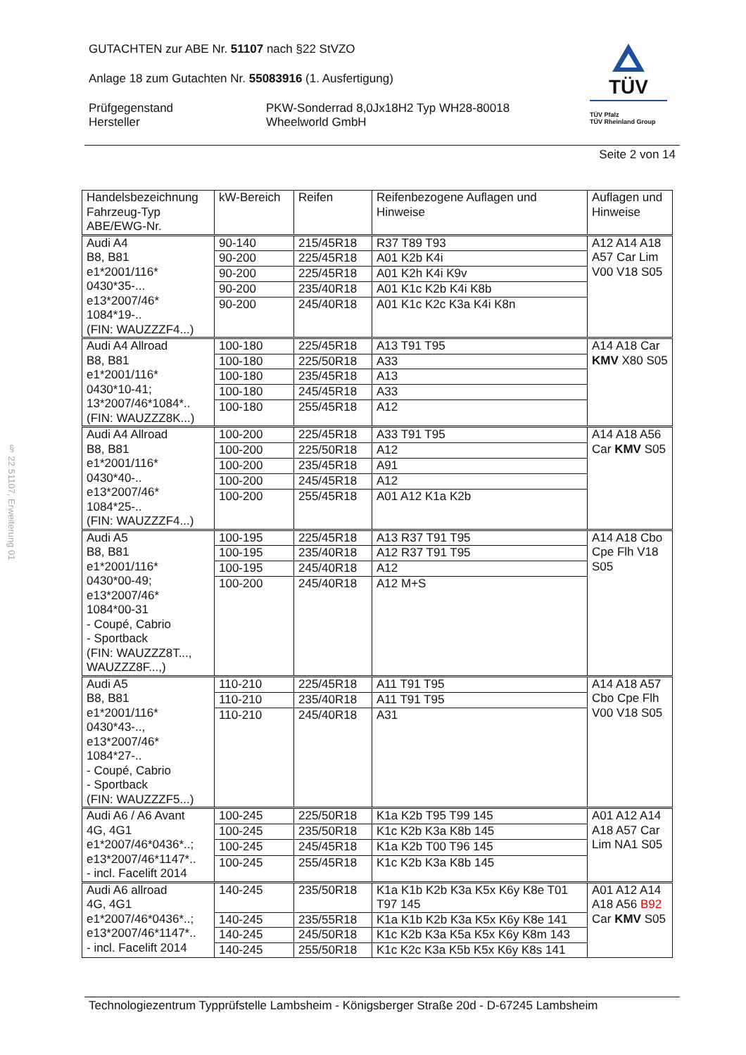§ 22 51107, Erweiterung 01
GUTACHTEN zur ABE Nr. 51107 nach §22 StVZO
Anlage 18 zum Gutachten Nr. 55083916 (1. Ausfertigung)
Prüfgegenstand
Hersteller
PKW-Sonderrad 8,0Jx18H2 Typ WH28-80018
Wheelworld GmbH
TÜV
TÜV Pfalz
TÜV Rheinland Group
Seite 2 von 14
| Handelsbezeichnung Fahrzeug-Typ ABE/EWG-Nr. | kW-Bereich | Reifen | Reifenbezogene Auflagen und Hinweise | Auflagen und Hinweise |
| --- | --- | --- | --- | --- |
| Audi A4 B8, B81 e1*2001/116* 0430*35-... e13*2007/46* 1084*19-.. (FIN: WAUZZZF4...) | 90-140 | 215/45R18 | R37 T89 T93 | A12 A14 A18 A57 Car Lim V00 V18 S05 |
| | 90-200 | 225/45R18 | A01 K2b K4i | |
| | 90-200 | 225/45R18 | A01 K2h K4i K9v | |
| | 90-200 | 235/40R18 | A01 K1c K2b K4i K8b | |
| | 90-200 | 245/40R18 | A01 K1c K2c K3a K4i K8n | |
| Audi A4 Allroad B8, B81 e1*2001/116* 0430*10-41; 13*2007/46*1084*.. (FIN: WAUZZZ8K...) | 100-180 | 225/45R18 | A13 T91 T95 | A14 A18 Car KMV X80 S05 |
| | 100-180 | 225/50R18 | A33 | |
| | 100-180 | 235/45R18 | A13 | |
| | 100-180 | 245/45R18 | A33 | |
| | 100-180 | 255/45R18 | A12 | |
| Audi A4 Allroad B8, B81 e1*2001/116* 0430*40-.. e13*2007/46* 1084*25-.. (FIN: WAUZZZF4...) | 100-200 | 225/45R18 | A33 T91 T95 | A14 A18 A56 Car KMV S05 |
| | 100-200 | 225/50R18 | A12 | |
| | 100-200 | 235/45R18 | A91 | |
| | 100-200 | 245/45R18 | A12 | |
| | 100-200 | 255/45R18 | A01 A12 K1a K2b | |
| Audi A5 B8, B81 e1*2001/116* 0430*00-49; e13*2007/46* 1084*00-31 - Coupé, Cabrio - Sportback (FIN: WAUZZZ8T..., WAUZZZ8F...,) | 100-195 | 225/45R18 | A13 R37 T91 T95 | A14 A18 Cbo Cpe Flh V18 S05 |
| | 100-195 | 235/40R18 | A12 R37 T91 T95 | |
| | 100-195 | 245/40R18 | A12 | |
| | 100-200 | 245/40R18 | A12 M+S | |
| Audi A5 B8, B81 e1*2001/116* 0430*43-.., e13*2007/46* 1084*27-.. - Coupé, Cabrio - Sportback (FIN: WAUZZZF5...) | 110-210 | 225/45R18 | A11 T91 T95 | A14 A18 A57 Cbo Cpe Flh V00 V18 S05 |
| | 110-210 | 235/40R18 | A11 T91 T95 | |
| | 110-210 | 245/40R18 | A31 | |
| Audi A6 / A6 Avant 4G, 4G1 e1*2007/46*0436*..; e13*2007/46*1147*.. - incl. Facelift 2014 | 100-245 | 225/50R18 | K1a K2b T95 T99 145 | A01 A12 A14 A18 A57 Car Lim NA1 S05 |
| | 100-245 | 235/50R18 | K1c K2b K3a K8b 145 | |
| | 100-245 | 245/45R18 | K1a K2b T00 T96 145 | |
| | 100-245 | 255/45R18 | K1c K2b K3a K8b 145 | |
| Audi A6 allroad 4G, 4G1 e1*2007/46*0436*..; e13*2007/46*1147*.. - incl. Facelift 2014 | 140-245 | 235/50R18 | K1a K1b K2b K3a K5x K6y K8e T01 T97 145 | A01 A12 A14 A18 A56 B92 Car KMV S05 |
| | 140-245 | 235/55R18 | K1a K1b K2b K3a K5x K6y K8e 141 | |
| | 140-245 | 245/50R18 | K1c K2b K3a K5a K5x K6y K8m 143 | |
| | 140-245 | 255/50R18 | K1c K2c K3a K5b K5x K6y K8s 141 | |
Technologiezentrum Typprüfstelle Lambsheim - Königsberger Straße 20d - D-67245 Lambsheim